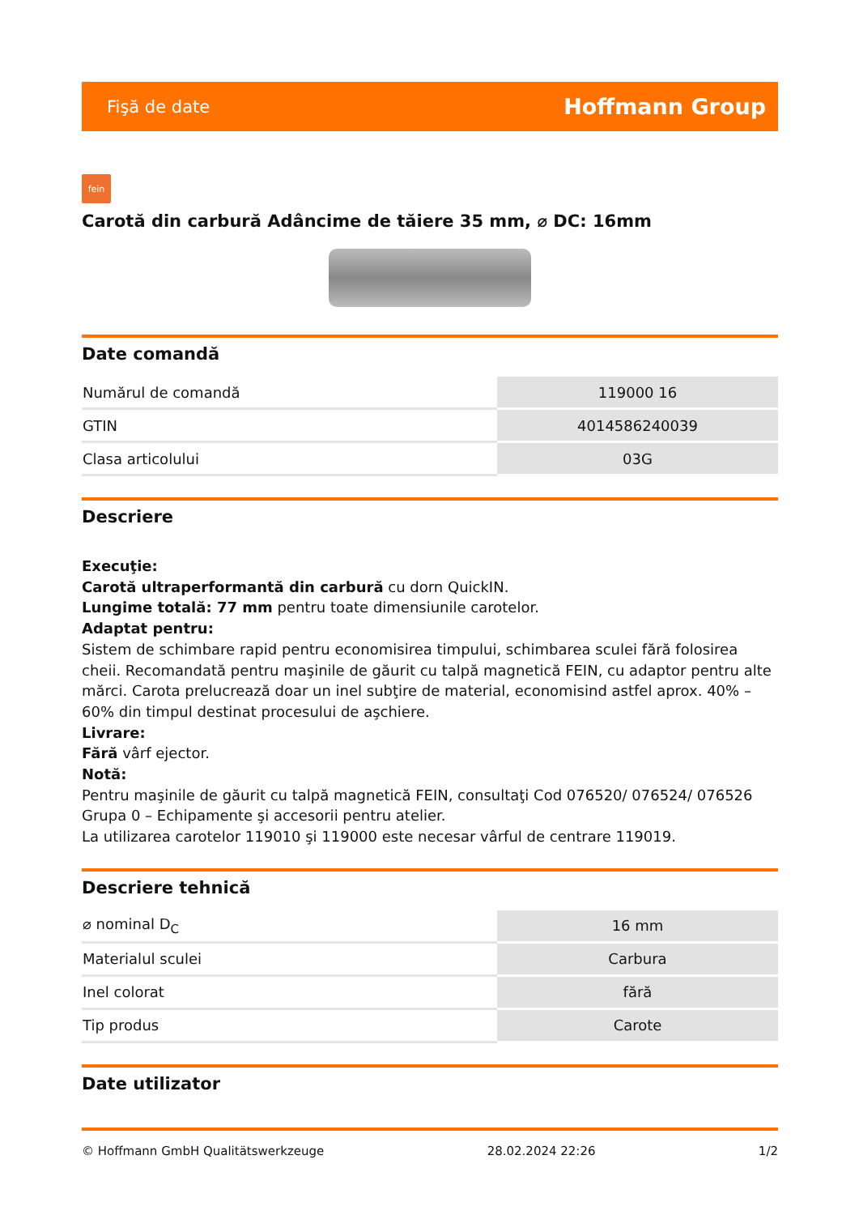Fişă de date Hoffmann Group
fein
Carotă din carbură Adâncime de tăiere 35 mm, ⌀ DC: 16mm
Date comandă
| Numărul de comandă | 119000 16 |
| GTIN | 4014586240039 |
| Clasa articolului | 03G |
Descriere
Execuţie:
Carotă ultraperformantă din carbură cu dorn QuickIN.
Lungime totală: 77 mm pentru toate dimensiunile carotelor.
Adaptat pentru:
Sistem de schimbare rapid pentru economisirea timpului, schimbarea sculei fără folosirea cheii. Recomandată pentru maşinile de găurit cu talpă magnetică FEIN, cu adaptor pentru alte mărci. Carota prelucrează doar un inel subţire de material, economisind astfel aprox. 40% – 60% din timpul destinat procesului de aşchiere.
Livrare:
Fără vârf ejector.
Notă:
Pentru maşinile de găurit cu talpă magnetică FEIN, consultaţi Cod 076520/ 076524/ 076526 Grupa 0 – Echipamente şi accesorii pentru atelier.
La utilizarea carotelor 119010 şi 119000 este necesar vârful de centrare 119019.
Descriere tehnică
| ⌀ nominal D<sub>C</sub> | 16 mm |
| Materialul sculei | Carbura |
| Inel colorat | fără |
| Tip produs | Carote |
Date utilizator
© Hoffmann GmbH Qualitätswerkzeuge 28.02.2024 22:26 1/2